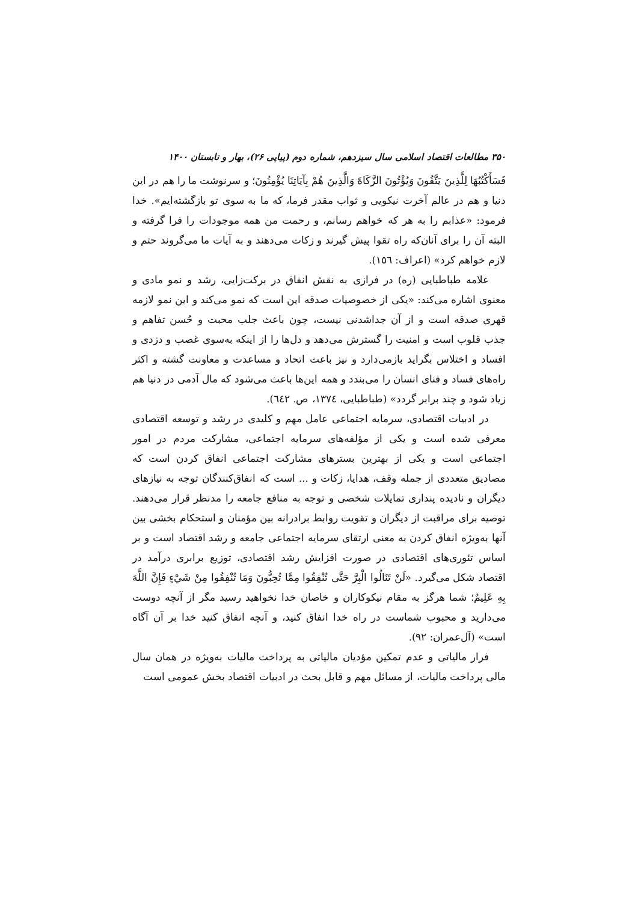۳۵۰ مطالعات اقتصاد اسلامی سال سیزدهم، شماره دوم (پیاپی ۲۶)، بهار و تابستان ۱۴۰۰
فَسَأَكْتُبُهَا لِلَّذِينَ يَتَّقُونَ وَيُؤْتُونَ الزَّكَاةَ وَالَّذِينَ هُمْ بِآيَاتِنَا يُؤْمِنُونَ؛ و سرنوشت ما را هم در این دنیا و هم در عالم آخرت نیکویی و ثواب مقدر فرما، که ما به سوی تو بازگشته‌ایم». خدا فرمود: «عذابم را به هر که خواهم رسانم، و رحمت من همه موجودات را فرا گرفته و البته آن را برای آنان‌که راه تقوا پیش گیرند و زکات می‌دهند و به آیات ما می‌گروند حتم و لازم خواهم کرد» (اعراف: ١٥٦).
علامه طباطبایی (ره) در فرازی به نقش انفاق در برکت‌زایی، رشد و نمو مادی و معنوی اشاره می‌کند: «یکی از خصوصیات صدقه این است که نمو می‌کند و این نمو لازمه قهری صدقه است و از آن جداشدنی نیست، چون باعث جلب محبت و حُسن تفاهم و جذب قلوب است و امنیت را گسترش می‌دهد و دل‌ها را از اینکه به‌سوی غصب و دزدی و افساد و اختلاس بگراید بازمی‌دارد و نیز باعث اتحاد و مساعدت و معاونت گشته و اکثر راه‌های فساد و فنای انسان را می‌بندد و همه این‌ها باعث می‌شود که مال آدمی در دنیا هم زیاد شود و چند برابر گردد» (طباطبایی، ١٣٧٤، ص. ٦٤٢).
در ادبیات اقتصادی، سرمایه اجتماعی عامل مهم و کلیدی در رشد و توسعه اقتصادی معرفی شده است و یکی از مؤلفه‌های سرمایه اجتماعی، مشارکت مردم در امور اجتماعی است و یکی از بهترین بسترهای مشارکت اجتماعی انفاق کردن است که مصادیق متعددی از جمله وقف، هدایا، زکات و ... است که انفاق‌کنندگان توجه به نیازهای دیگران و نادیده پنداری تمایلات شخصی و توجه به منافع جامعه را مدنظر قرار می‌دهند. توصیه برای مراقبت از دیگران و تقویت روابط برادرانه بین مؤمنان و استحکام بخشی بین آنها به‌ویژه انفاق کردن به معنی ارتقای سرمایه اجتماعی جامعه و رشد اقتصاد است و بر اساس تئوری‌های اقتصادی در صورت افزایش رشد اقتصادی، توزیع برابری درآمد در اقتصاد شکل می‌گیرد. «لَنْ تَنَالُوا الْبِرَّ حَتَّى تُنْفِقُوا مِمَّا تُحِبُّونَ وَمَا تُنْفِقُوا مِنْ شَيْءٍ فَإِنَّ اللَّهَ بِهِ عَلِيمٌ؛ شما هرگز به مقام نیکوکاران و خاصان خدا نخواهید رسید مگر از آنچه دوست می‌دارید و محبوب شماست در راه خدا انفاق کنید، و آنچه انفاق کنید خدا بر آن آگاه است» (آل‌عمران: ٩٢).
فرار مالیاتی و عدم تمکین مؤدیان مالیاتی به پرداخت مالیات به‌ویژه در همان سال مالی پرداخت مالیات، از مسائل مهم و قابل بحث در ادبیات اقتصاد بخش عمومی است